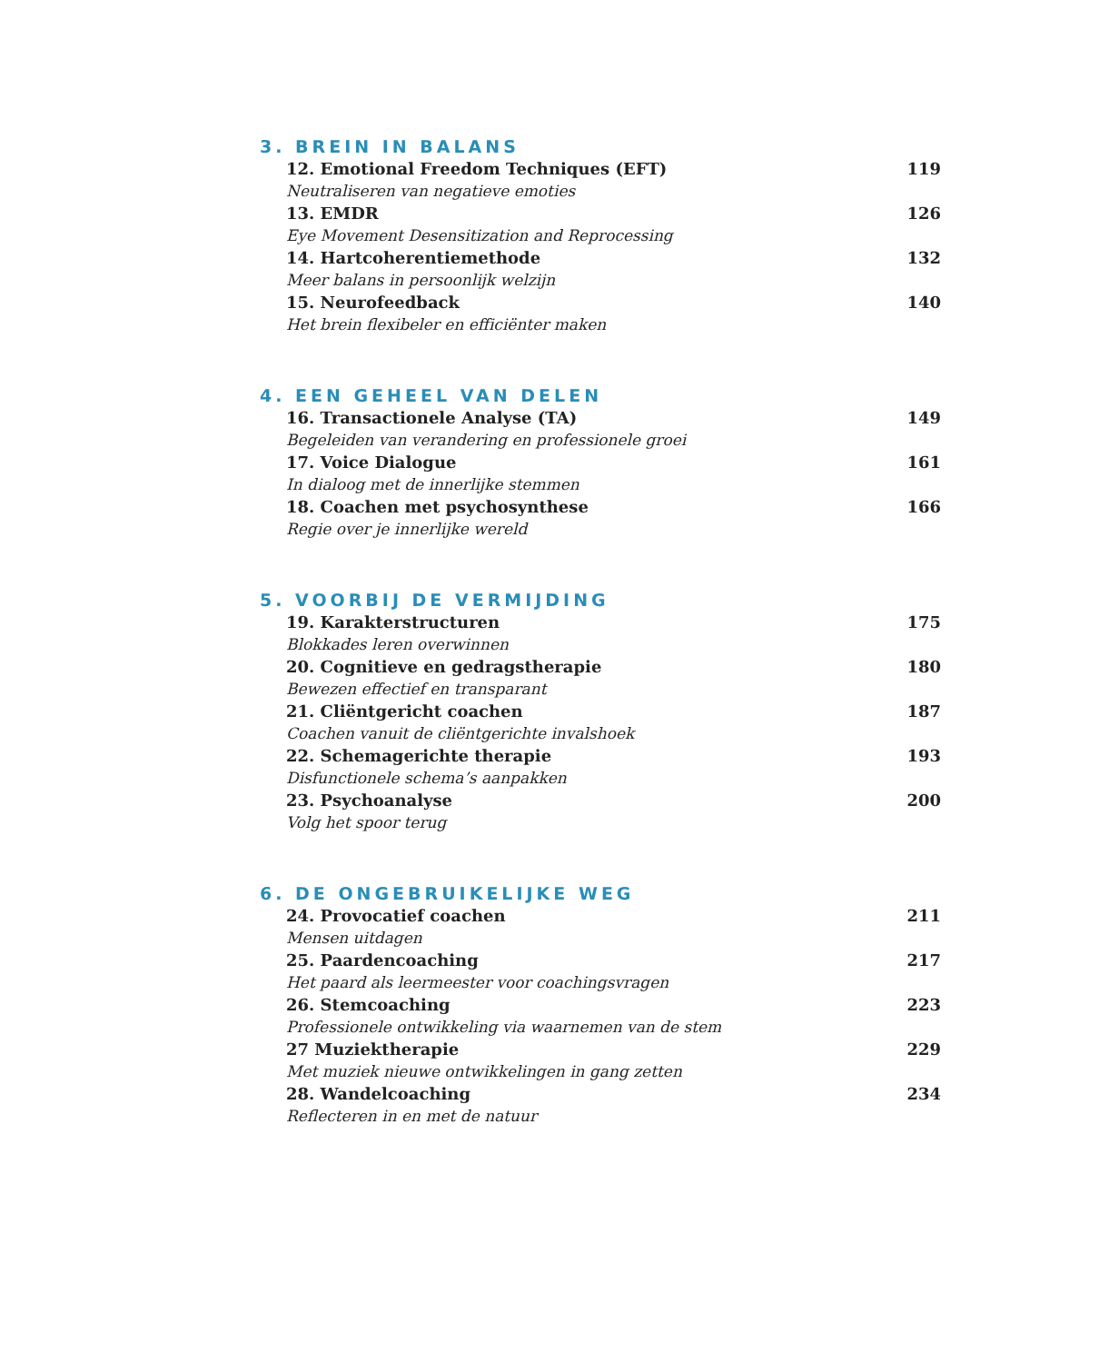3. BREIN IN BALANS
12. Emotional Freedom Techniques (EFT) 119
Neutraliseren van negatieve emoties
13. EMDR 126
Eye Movement Desensitization and Reprocessing
14. Hartcoherentiemethode 132
Meer balans in persoonlijk welzijn
15. Neurofeedback 140
Het brein flexibeler en efficiënter maken
4. EEN GEHEEL VAN DELEN
16. Transactionele Analyse (TA) 149
Begeleiden van verandering en professionele groei
17. Voice Dialogue 161
In dialoog met de innerlijke stemmen
18. Coachen met psychosynthese 166
Regie over je innerlijke wereld
5. VOORBIJ DE VERMIJDING
19. Karakterstructuren 175
Blokkades leren overwinnen
20. Cognitieve en gedragstherapie 180
Bewezen effectief en transparant
21. Cliëntgericht coachen 187
Coachen vanuit de cliëntgerichte invalshoek
22. Schemagerichte therapie 193
Disfunctionele schema’s aanpakken
23. Psychoanalyse 200
Volg het spoor terug
6. DE ONGEBRUIKELIJKE WEG
24. Provocatief coachen 211
Mensen uitdagen
25. Paardencoaching 217
Het paard als leermeester voor coachingsvragen
26. Stemcoaching 223
Professionele ontwikkeling via waarnemen van de stem
27 Muziektherapie 229
Met muziek nieuwe ontwikkelingen in gang zetten
28. Wandelcoaching 234
Reflecteren in en met de natuur